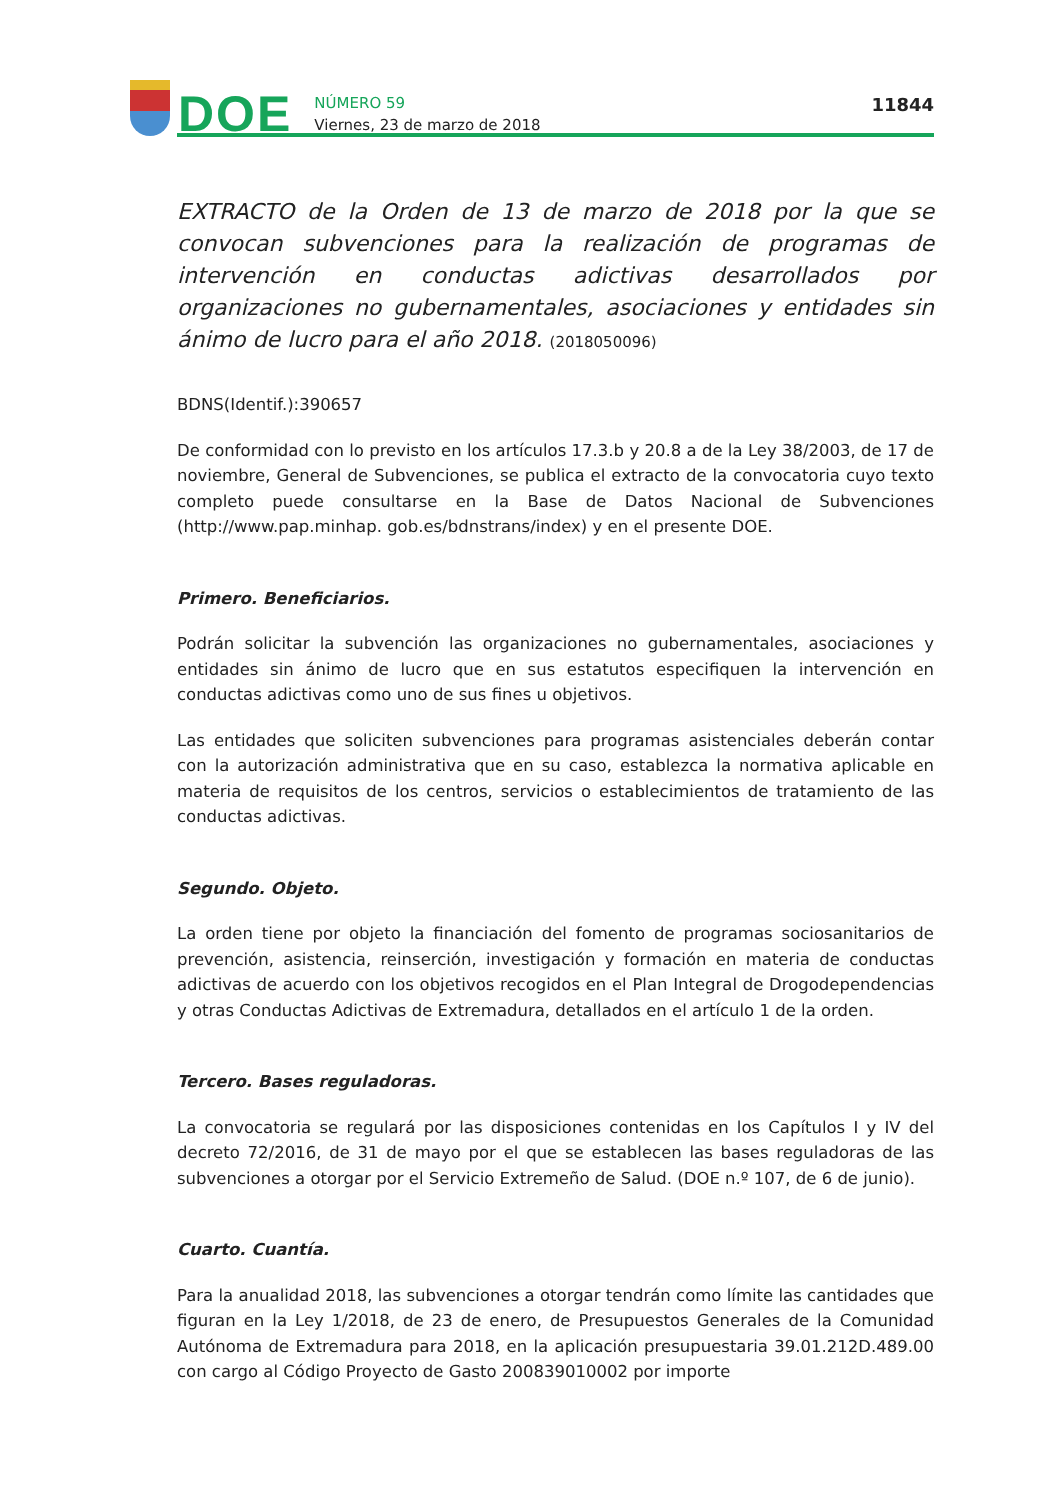DOE
NÚMERO 59
Viernes, 23 de marzo de 2018
11844
EXTRACTO de la Orden de 13 de marzo de 2018 por la que se convocan subvenciones para la realización de programas de intervención en conductas adictivas desarrollados por organizaciones no gubernamentales, asociaciones y entidades sin ánimo de lucro para el año 2018. (2018050096)
BDNS(Identif.):390657
De conformidad con lo previsto en los artículos 17.3.b y 20.8 a de la Ley 38/2003, de 17 de noviembre, General de Subvenciones, se publica el extracto de la convocatoria cuyo texto completo puede consultarse en la Base de Datos Nacional de Subvenciones (http://www.pap.minhap. gob.es/bdnstrans/index) y en el presente DOE.
Primero. Beneficiarios.
Podrán solicitar la subvención las organizaciones no gubernamentales, asociaciones y entidades sin ánimo de lucro que en sus estatutos especifiquen la intervención en conductas adictivas como uno de sus fines u objetivos.
Las entidades que soliciten subvenciones para programas asistenciales deberán contar con la autorización administrativa que en su caso, establezca la normativa aplicable en materia de requisitos de los centros, servicios o establecimientos de tratamiento de las conductas adictivas.
Segundo. Objeto.
La orden tiene por objeto la financiación del fomento de programas sociosanitarios de prevención, asistencia, reinserción, investigación y formación en materia de conductas adictivas de acuerdo con los objetivos recogidos en el Plan Integral de Drogodependencias y otras Conductas Adictivas de Extremadura, detallados en el artículo 1 de la orden.
Tercero. Bases reguladoras.
La convocatoria se regulará por las disposiciones contenidas en los Capítulos I y IV del decreto 72/2016, de 31 de mayo por el que se establecen las bases reguladoras de las subvenciones a otorgar por el Servicio Extremeño de Salud. (DOE n.º 107, de 6 de junio).
Cuarto. Cuantía.
Para la anualidad 2018, las subvenciones a otorgar tendrán como límite las cantidades que figuran en la Ley 1/2018, de 23 de enero, de Presupuestos Generales de la Comunidad Autónoma de Extremadura para 2018, en la aplicación presupuestaria 39.01.212D.489.00 con cargo al Código Proyecto de Gasto 200839010002 por importe